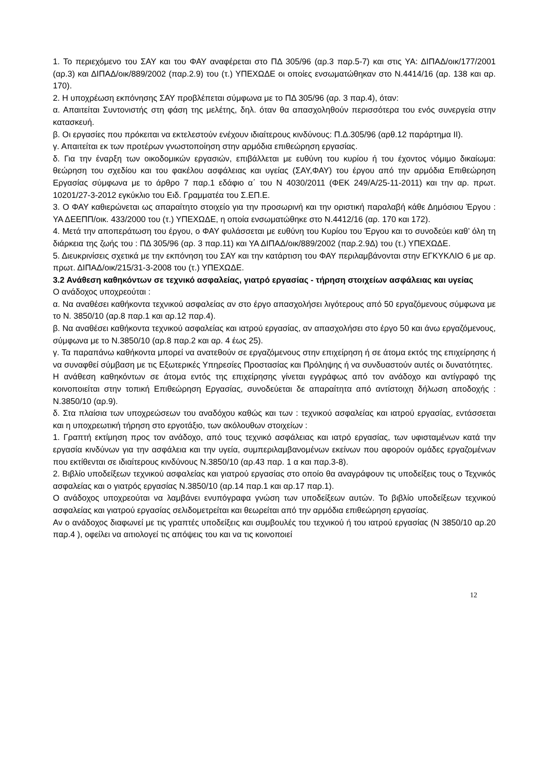1. Το περιεχόμενο του ΣΑΥ και του ΦΑΥ αναφέρεται στο ΠΔ 305/96 (αρ.3 παρ.5-7) και στις ΥΑ: ΔΙΠΑΔ/οικ/177/2001 (αρ.3) και ΔΙΠΑΔ/οικ/889/2002 (παρ.2.9) του (τ.) ΥΠΕΧΩΔΕ οι οποίες ενσωματώθηκαν στο Ν.4414/16 (αρ. 138 και αρ. 170).
2. Η υποχρέωση εκπόνησης ΣΑΥ προβλέπεται σύμφωνα με το ΠΔ 305/96 (αρ. 3 παρ.4), όταν:
α. Απαιτείται Συντονιστής στη φάση της μελέτης, δηλ. όταν θα απασχοληθούν περισσότερα του ενός συνεργεία στην κατασκευή.
β. Οι εργασίες που πρόκειται να εκτελεστούν ενέχουν ιδιαίτερους κινδύνους: Π.Δ.305/96 (αρθ.12 παράρτημα ΙΙ).
γ. Απαιτείται εκ των προτέρων γνωστοποίηση στην αρμόδια επιθεώρηση εργασίας.
δ. Για την έναρξη των οικοδομικών εργασιών, επιβάλλεται με ευθύνη του κυρίου ή του έχοντος νόμιμο δικαίωμα: θεώρηση του σχεδίου και του φακέλου ασφάλειας και υγείας (ΣΑΥ,ΦΑΥ) του έργου από την αρμόδια Επιθεώρηση Εργασίας σύμφωνα με το άρθρο 7 παρ.1 εδάφιο α΄ του Ν 4030/2011 (ΦΕΚ 249/Α/25-11-2011) και την αρ. πρωτ. 10201/27-3-2012 εγκύκλιο του Ειδ. Γραμματέα του Σ.ΕΠ.Ε.
3. Ο ΦΑΥ καθιερώνεται ως απαραίτητο στοιχείο για την προσωρινή και την οριστική παραλαβή κάθε Δημόσιου Έργου : ΥΑ ΔΕΕΠΠ/οικ. 433/2000 του (τ.) ΥΠΕΧΩΔΕ, η οποία ενσωματώθηκε στο Ν.4412/16 (αρ. 170 και 172).
4. Μετά την αποπεράτωση του έργου, ο ΦΑΥ φυλάσσεται με ευθύνη του Κυρίου του Έργου και το συνοδεύει καθ’ όλη τη διάρκεια της ζωής του : ΠΔ 305/96 (αρ. 3 παρ.11) και ΥΑ ΔΙΠΑΔ/οικ/889/2002 (παρ.2.9Δ) του (τ.) ΥΠΕΧΩΔΕ.
5. Διευκρινίσεις σχετικά με την εκπόνηση του ΣΑΥ και την κατάρτιση του ΦΑΥ περιλαμβάνονται στην ΕΓΚΥΚΛΙΟ 6 με αρ. πρωτ. ΔΙΠΑΔ/οικ/215/31-3-2008 του (τ.) ΥΠΕΧΩΔΕ.
3.2 Ανάθεση καθηκόντων σε τεχνικό ασφαλείας, γιατρό εργασίας - τήρηση στοιχείων ασφάλειας και υγείας
Ο ανάδοχος υποχρεούται :
α. Να αναθέσει καθήκοντα τεχνικού ασφαλείας αν στο έργο απασχολήσει λιγότερους από 50 εργαζόμενους σύμφωνα με το Ν. 3850/10 (αρ.8 παρ.1 και αρ.12 παρ.4).
β. Να αναθέσει καθήκοντα τεχνικού ασφαλείας και ιατρού εργασίας, αν απασχολήσει στο έργο 50 και άνω εργαζόμενους, σύμφωνα με το Ν.3850/10 (αρ.8 παρ.2 και αρ. 4 έως 25).
γ. Τα παραπάνω καθήκοντα μπορεί να ανατεθούν σε εργαζόμενους στην επιχείρηση ή σε άτομα εκτός της επιχείρησης ή να συναφθεί σύμβαση με τις Εξωτερικές Υπηρεσίες Προστασίας και Πρόληψης ή να συνδυαστούν αυτές οι δυνατότητες.
Η ανάθεση καθηκόντων σε άτομα εντός της επιχείρησης γίνεται εγγράφως από τον ανάδοχο και αντίγραφό της κοινοποιείται στην τοπική Επιθεώρηση Εργασίας, συνοδεύεται δε απαραίτητα από αντίστοιχη δήλωση αποδοχής : Ν.3850/10 (αρ.9).
δ. Στα πλαίσια των υποχρεώσεων του αναδόχου καθώς και των : τεχνικού ασφαλείας και ιατρού εργασίας, εντάσσεται και η υποχρεωτική τήρηση στο εργοτάξιο, των ακόλουθων στοιχείων :
1. Γραπτή εκτίμηση προς τον ανάδοχο, από τους τεχνικό ασφάλειας και ιατρό εργασίας, των υφισταμένων κατά την εργασία κινδύνων για την ασφάλεια και την υγεία, συμπεριλαμβανομένων εκείνων που αφορούν ομάδες εργαζομένων που εκτίθενται σε ιδιαίτερους κινδύνους Ν.3850/10 (αρ.43 παρ. 1 α και παρ.3-8).
2. Βιβλίο υποδείξεων τεχνικού ασφαλείας και γιατρού εργασίας στο οποίο θα αναγράφουν τις υποδείξεις τους ο Τεχνικός ασφαλείας και ο γιατρός εργασίας Ν.3850/10 (αρ.14 παρ.1 και αρ.17 παρ.1).
Ο ανάδοχος υποχρεούται να λαμβάνει ενυπόγραφα γνώση των υποδείξεων αυτών. Το βιβλίο υποδείξεων τεχνικού ασφαλείας και γιατρού εργασίας σελιδομετρείται και θεωρείται από την αρμόδια επιθεώρηση εργασίας.
Αν ο ανάδοχος διαφωνεί με τις γραπτές υποδείξεις και συμβουλές του τεχνικού ή του ιατρού εργασίας (Ν 3850/10 αρ.20 παρ.4 ), οφείλει να αιτιολογεί τις απόψεις του και να τις κοινοποιεί
12